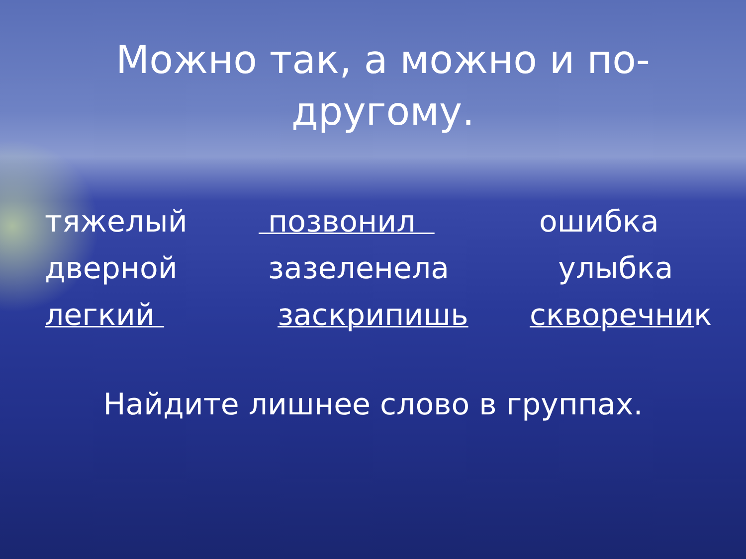Можно так, а можно и по-
другому.
тяжелый позвонил ошибка
дверной зазеленела улыбка
легкий заскрипишь скворечник
Найдите лишнее слово в группах.